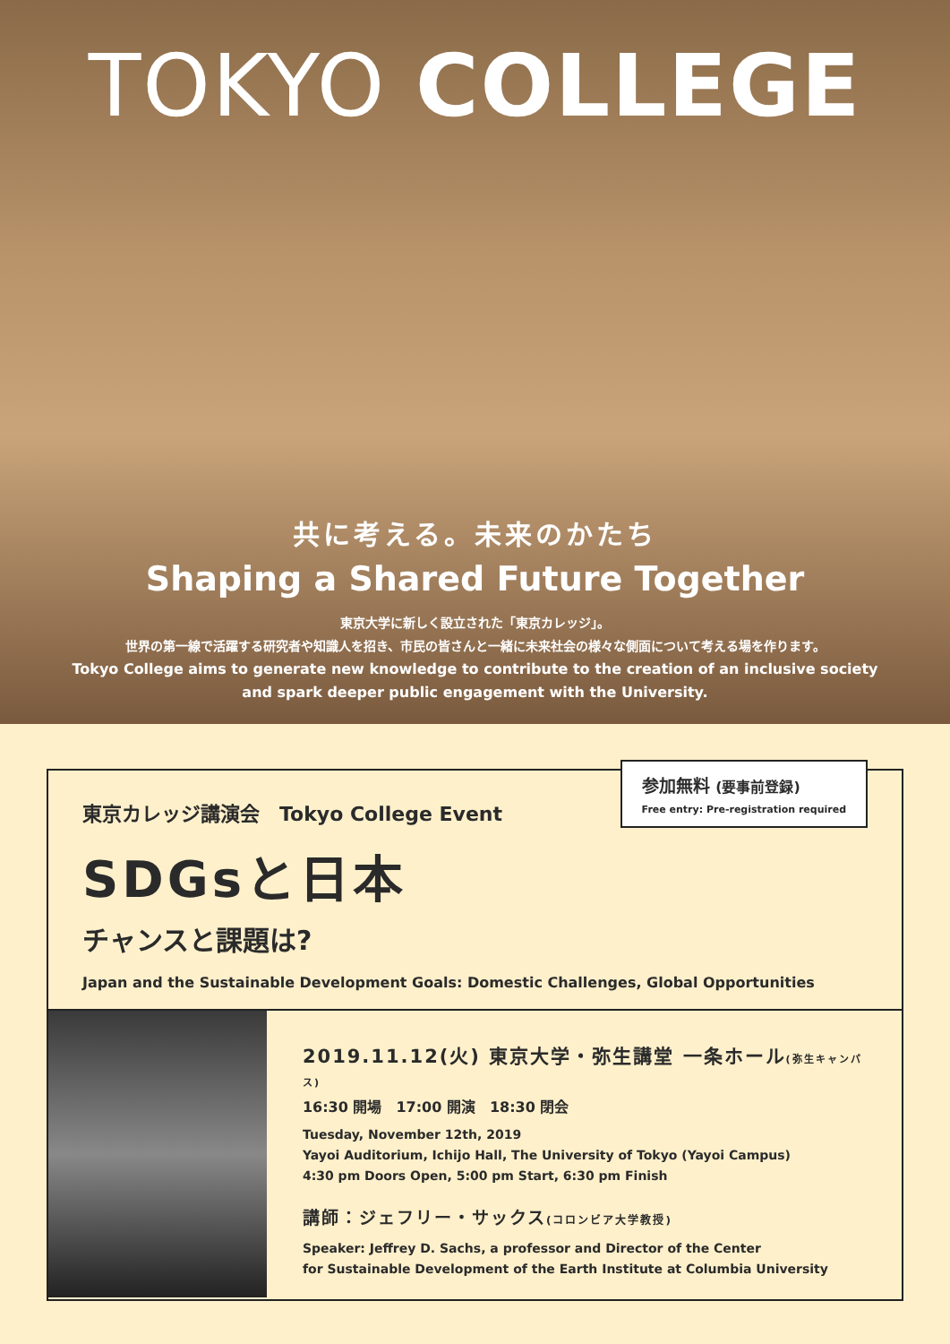TOKYO COLLEGE
共に考える。未来のかたち
Shaping a Shared Future Together
東京大学に新しく設立された「東京カレッジ」。
世界の第一線で活躍する研究者や知識人を招き、市民の皆さんと一緒に未来社会の様々な側面について考える場を作ります。
Tokyo College aims to generate new knowledge to contribute to the creation of an inclusive society
and spark deeper public engagement with the University.
参加無料 (要事前登録)
Free entry: Pre-registration required
東京カレッジ講演会　Tokyo College Event
SDGsと日本
チャンスと課題は?
Japan and the Sustainable Development Goals: Domestic Challenges, Global Opportunities
2019.11.12(火) 東京大学・弥生講堂 一条ホール(弥生キャンパス)
16:30 開場　17:00 開演　18:30 閉会
Tuesday, November 12th, 2019
Yayoi Auditorium, Ichijo Hall, The University of Tokyo (Yayoi Campus)
4:30 pm Doors Open, 5:00 pm Start, 6:30 pm Finish
講師：ジェフリー・サックス(コロンビア大学教授)
Speaker: Jeffrey D. Sachs, a professor and Director of the Center
for Sustainable Development of the Earth Institute at Columbia University